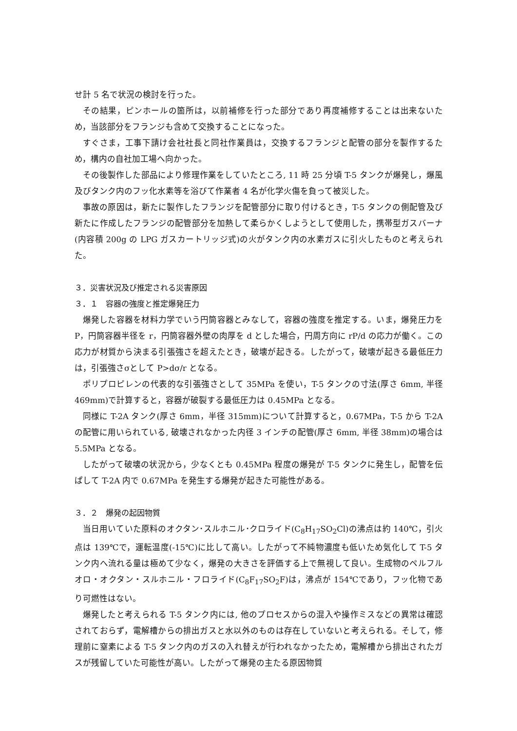せ計 5 名で状況の検討を行った。
その結果，ピンホールの箇所は，以前補修を行った部分であり再度補修することは出来ないため，当該部分をフランジも含めて交換することになった。
すぐさま，工事下請け会社社長と同社作業員は，交換するフランジと配管の部分を製作するため，構内の自社加工場へ向かった。
その後製作した部品により修理作業をしていたところ, 11 時 25 分頃 T-5 タンクが爆発し，爆風及びタンク内のフッ化水素等を浴びて作業者 4 名が化学火傷を負って被災した。
事故の原因は，新たに製作したフランジを配管部分に取り付けるとき，T-5 タンクの側配管及び新たに作成したフランジの配管部分を加熱して柔らかくしようとして使用した，携帯型ガスバーナ(内容積 200g の LPG ガスカートリッジ式)の火がタンク内の水素ガスに引火したものと考えられた。
３．災害状況及び推定される災害原因
３．１　容器の強度と推定爆発圧力
爆発した容器を材料力学でいう円筒容器とみなして，容器の強度を推定する。いま，爆発圧力を P，円筒容器半径を r，円筒容器外壁の肉厚を d とした場合，円周方向に rP/d の応力が働く。この応力が材質から決まる引張強さを超えたとき，破壊が起きる。したがって，破壊が起きる最低圧力は，引張強さσとして P>dσ/r となる。
ポリプロピレンの代表的な引張強さとして 35MPa を使い，T-5 タンクの寸法(厚さ 6mm, 半径 469mm)で計算すると，容器が破裂する最低圧力は 0.45MPa となる。
同様に T-2A タンク(厚さ 6mm，半径 315mm)について計算すると，0.67MPa，T-5 から T-2A の配管に用いられている, 破壊されなかった内径 3 インチの配管(厚さ 6mm, 半径 38mm)の場合は 5.5MPa となる。
したがって破壊の状況から，少なくとも 0.45MPa 程度の爆発が T-5 タンクに発生し，配管を伝ぱして T-2A 内で 0.67MPa を発生する爆発が起きた可能性がある。
３．２　爆発の起因物質
当日用いていた原料のオクタン･スルホニル･クロライド(C<sub>8</sub>H<sub>17</sub>SO<sub>2</sub>Cl)の沸点は約 140℃，引火点は 139℃で，運転温度(-15℃)に比して高い。したがって不純物濃度も低いため気化して T-5 タンク内へ流れる量は極めて少なく，爆発の大きさを評価する上で無視して良い。生成物のペルフルオロ・オクタン・スルホニル・フロライド(C<sub>8</sub>F<sub>17</sub>SO<sub>2</sub>F)は，沸点が 154℃であり，フッ化物であり可燃性はない。
爆発したと考えられる T-5 タンク内には, 他のプロセスからの混入や操作ミスなどの異常は確認されておらず，電解槽からの排出ガスと水以外のものは存在していないと考えられる。そして，修理前に窒素による T-5 タンク内のガスの入れ替えが行われなかったため，電解槽から排出されたガスが残留していた可能性が高い。したがって爆発の主たる原因物質